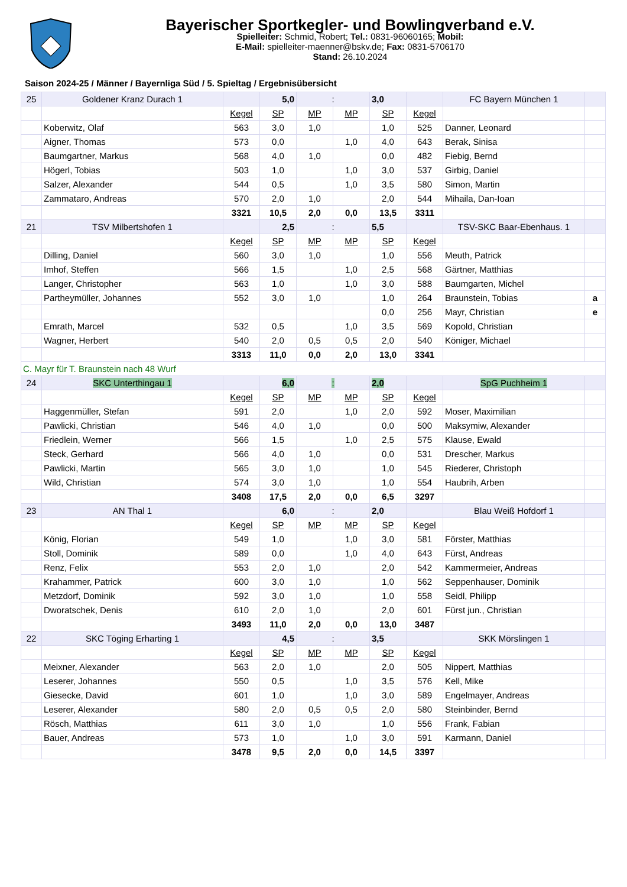Bayerischer Sportkegler- und Bowlingverband e.V.
Spielleiter: Schmid, Robert; Tel.: 0831-96060165; Mobil:
E-Mail: spielleiter-maenner@bskv.de; Fax: 0831-5706170
Stand: 26.10.2024
Saison 2024-25 / Männer / Bayernliga Süd / 5. Spieltag / Ergebnisübersicht
| 25 | Goldener Kranz Durach 1 | | 5,0 | : | | 3,0 | | FC Bayern München 1 | |
| | | Kegel | SP | MP | MP | SP | Kegel | | |
| | Koberwitz, Olaf | 563 | 3,0 | 1,0 | | 1,0 | 525 | Danner, Leonard | |
| | Aigner, Thomas | 573 | 0,0 | | 1,0 | 4,0 | 643 | Berak, Sinisa | |
| | Baumgartner, Markus | 568 | 4,0 | 1,0 | | 0,0 | 482 | Fiebig, Bernd | |
| | Högerl, Tobias | 503 | 1,0 | | 1,0 | 3,0 | 537 | Girbig, Daniel | |
| | Salzer, Alexander | 544 | 0,5 | | 1,0 | 3,5 | 580 | Simon, Martin | |
| | Zammataro, Andreas | 570 | 2,0 | 1,0 | | 2,0 | 544 | Mihaila, Dan-Ioan | |
| | | 3321 | 10,5 | 2,0 | 0,0 | 13,5 | 3311 | | |
| 21 | TSV Milbertshofen 1 | | 2,5 | : | | 5,5 | | TSV-SKC Baar-Ebenhaus. 1 | |
| | | Kegel | SP | MP | MP | SP | Kegel | | |
| | Dilling, Daniel | 560 | 3,0 | 1,0 | | 1,0 | 556 | Meuth, Patrick | |
| | Imhof, Steffen | 566 | 1,5 | | 1,0 | 2,5 | 568 | Gärtner, Matthias | |
| | Langer, Christopher | 563 | 1,0 | | 1,0 | 3,0 | 588 | Baumgarten, Michel | |
| | Partheymüller, Johannes | 552 | 3,0 | 1,0 | | 1,0 | 264 | Braunstein, Tobias | a |
| | | | | | | 0,0 | 256 | Mayr, Christian | e |
| | Emrath, Marcel | 532 | 0,5 | | 1,0 | 3,5 | 569 | Kopold, Christian | |
| | Wagner, Herbert | 540 | 2,0 | 0,5 | 0,5 | 2,0 | 540 | Königer, Michael | |
| | | 3313 | 11,0 | 0,0 | 2,0 | 13,0 | 3341 | | |
| C. Mayr für T. Braunstein nach 48 Wurf | | | | | | | | | |
| 24 | SKC Unterthingau 1 | | 6,0 | : | | 2,0 | | SpG Puchheim 1 | |
| | | Kegel | SP | MP | MP | SP | Kegel | | |
| | Haggenmüller, Stefan | 591 | 2,0 | | 1,0 | 2,0 | 592 | Moser, Maximilian | |
| | Pawlicki, Christian | 546 | 4,0 | 1,0 | | 0,0 | 500 | Maksymiw, Alexander | |
| | Friedlein, Werner | 566 | 1,5 | | 1,0 | 2,5 | 575 | Klause, Ewald | |
| | Steck, Gerhard | 566 | 4,0 | 1,0 | | 0,0 | 531 | Drescher, Markus | |
| | Pawlicki, Martin | 565 | 3,0 | 1,0 | | 1,0 | 545 | Riederer, Christoph | |
| | Wild, Christian | 574 | 3,0 | 1,0 | | 1,0 | 554 | Haubrih, Arben | |
| | | 3408 | 17,5 | 2,0 | 0,0 | 6,5 | 3297 | | |
| 23 | AN Thal 1 | | 6,0 | : | | 2,0 | | Blau Weiß Hofdorf 1 | |
| | | Kegel | SP | MP | MP | SP | Kegel | | |
| | König, Florian | 549 | 1,0 | | 1,0 | 3,0 | 581 | Förster, Matthias | |
| | Stoll, Dominik | 589 | 0,0 | | 1,0 | 4,0 | 643 | Fürst, Andreas | |
| | Renz, Felix | 553 | 2,0 | 1,0 | | 2,0 | 542 | Kammermeier, Andreas | |
| | Krahammer, Patrick | 600 | 3,0 | 1,0 | | 1,0 | 562 | Seppenhauser, Dominik | |
| | Metzdorf, Dominik | 592 | 3,0 | 1,0 | | 1,0 | 558 | Seidl, Philipp | |
| | Dworatschek, Denis | 610 | 2,0 | 1,0 | | 2,0 | 601 | Fürst jun., Christian | |
| | | 3493 | 11,0 | 2,0 | 0,0 | 13,0 | 3487 | | |
| 22 | SKC Töging Erharting 1 | | 4,5 | : | | 3,5 | | SKK Mörslingen 1 | |
| | | Kegel | SP | MP | MP | SP | Kegel | | |
| | Meixner, Alexander | 563 | 2,0 | 1,0 | | 2,0 | 505 | Nippert, Matthias | |
| | Leserer, Johannes | 550 | 0,5 | | 1,0 | 3,5 | 576 | Kell, Mike | |
| | Giesecke, David | 601 | 1,0 | | 1,0 | 3,0 | 589 | Engelmayer, Andreas | |
| | Leserer, Alexander | 580 | 2,0 | 0,5 | 0,5 | 2,0 | 580 | Steinbinder, Bernd | |
| | Rösch, Matthias | 611 | 3,0 | 1,0 | | 1,0 | 556 | Frank, Fabian | |
| | Bauer, Andreas | 573 | 1,0 | | 1,0 | 3,0 | 591 | Karmann, Daniel | |
| | | 3478 | 9,5 | 2,0 | 0,0 | 14,5 | 3397 | | |